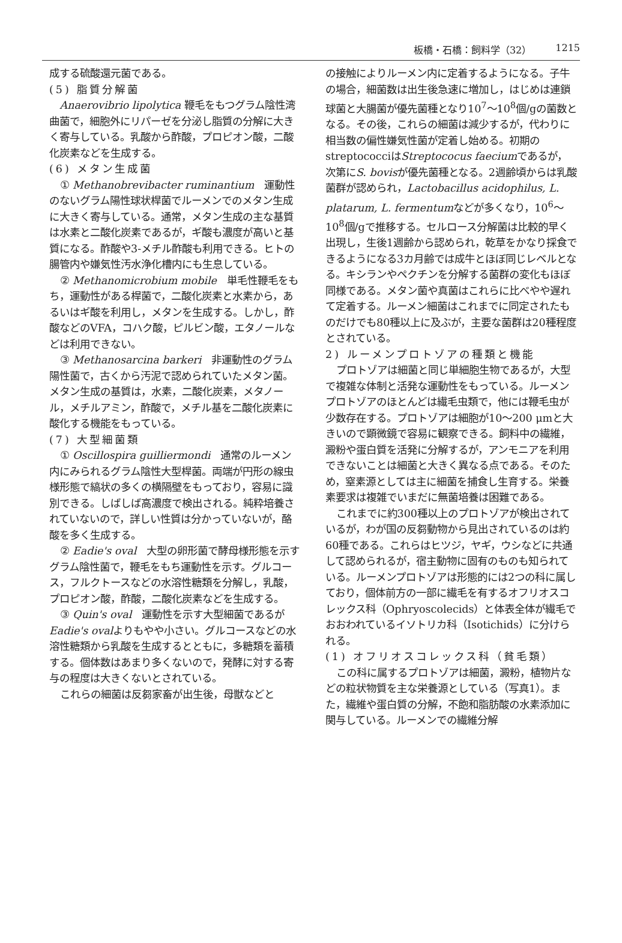板橋・石橋：飼料学（32） 1215
成する硫酸還元菌である。
(5) 脂質分解菌
Anaerovibrio lipolytica 鞭毛をもつグラム陰性湾曲菌で，細胞外にリパーゼを分泌し脂質の分解に大きく寄与している。乳酸から酢酸，プロピオン酸，二酸化炭素などを生成する。
(6) メタン生成菌
① Methanobrevibacter ruminantium　運動性のないグラム陽性球状桿菌でルーメンでのメタン生成に大きく寄与している。通常，メタン生成の主な基質は水素と二酸化炭素であるが，ギ酸も濃度が高いと基質になる。酢酸や3-メチル酢酸も利用できる。ヒトの腸管内や嫌気性汚水浄化槽内にも生息している。
② Methanomicrobium mobile　単毛性鞭毛をもち，運動性がある桿菌で，二酸化炭素と水素から，あるいはギ酸を利用し，メタンを生成する。しかし，酢酸などのVFA，コハク酸，ピルビン酸，エタノールなどは利用できない。
③ Methanosarcina barkeri　非運動性のグラム陽性菌で，古くから汚泥で認められていたメタン菌。メタン生成の基質は，水素，二酸化炭素，メタノール，メチルアミン，酢酸で，メチル基を二酸化炭素に酸化する機能をもっている。
(7) 大型細菌類
① Oscillospira guilliermondi　通常のルーメン内にみられるグラム陰性大型桿菌。両端が円形の線虫様形態で縞状の多くの横隔壁をもっており，容易に識別できる。しばしば高濃度で検出される。純粋培養されていないので，詳しい性質は分かっていないが，酪酸を多く生成する。
② Eadie's oval　大型の卵形菌で酵母様形態を示すグラム陰性菌で，鞭毛をもち運動性を示す。グルコース，フルクトースなどの水溶性糖類を分解し，乳酸，プロピオン酸，酢酸，二酸化炭素などを生成する。
③ Quin's oval　運動性を示す大型細菌であるがEadie's ovalよりもやや小さい。グルコースなどの水溶性糖類から乳酸を生成するとともに，多糖類を蓄積する。個体数はあまり多くないので，発酵に対する寄与の程度は大きくないとされている。
これらの細菌は反芻家畜が出生後，母獣などと
の接触によりルーメン内に定着するようになる。子牛の場合，細菌数は出生後急速に増加し，はじめは連鎖球菌と大腸菌が優先菌種となり10<sup>7</sup>～10<sup>8</sup>個/gの菌数となる。その後，これらの細菌は減少するが，代わりに相当数の偏性嫌気性菌が定着し始める。初期のstreptococciはStreptococus faeciumであるが，次第にS. bovisが優先菌種となる。2週齢頃からは乳酸菌群が認められ，Lactobacillus acidophilus, L. platarum, L. fermentumなどが多くなり，10<sup>6</sup>～10<sup>8</sup>個/gで推移する。セルロース分解菌は比較的早く出現し，生後1週齢から認められ，乾草をかなり採食できるようになる3カ月齢では成牛とほぼ同じレベルとなる。キシランやペクチンを分解する菌群の変化もほぼ同様である。メタン菌や真菌はこれらに比べやや遅れて定着する。ルーメン細菌はこれまでに同定されたものだけでも80種以上に及ぶが，主要な菌群は20種程度とされている。
2) ルーメンプロトゾアの種類と機能
プロトゾアは細菌と同じ単細胞生物であるが，大型で複雑な体制と活発な運動性をもっている。ルーメンプロトゾアのほとんどは繊毛虫類で，他には鞭毛虫が少数存在する。プロトゾアは細胞が10～200 μmと大きいので顕微鏡で容易に観察できる。飼料中の繊維，澱粉や蛋白質を活発に分解するが，アンモニアを利用できないことは細菌と大きく異なる点である。そのため，窒素源としては主に細菌を捕食し生育する。栄養素要求は複雑でいまだに無菌培養は困難である。
これまでに約300種以上のプロトゾアが検出されているが，わが国の反芻動物から見出されているのは約60種である。これらはヒツジ，ヤギ，ウシなどに共通して認められるが，宿主動物に固有のものも知られている。ルーメンプロトゾアは形態的には2つの科に属しており，個体前方の一部に繊毛を有するオフリオスコレックス科（Ophryoscolecids）と体表全体が繊毛でおおわれているイソトリカ科（Isotichids）に分けられる。
(1) オフリオスコレックス科（貧毛類）
この科に属するプロトゾアは細菌，澱粉，植物片などの粒状物質を主な栄養源としている（写真1）。また，繊維や蛋白質の分解，不飽和脂肪酸の水素添加に関与している。ルーメンでの繊維分解